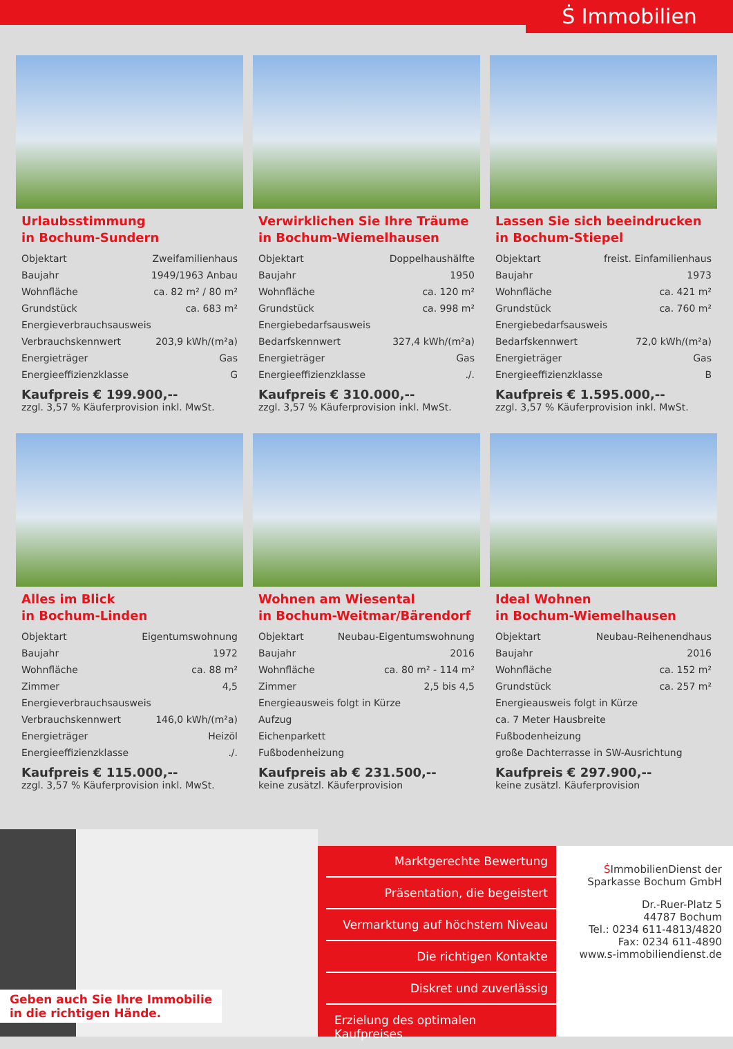Ṡ Immobilien
Urlaubsstimmung
in Bochum-Sundern
| Objektart | Zweifamilienhaus |
| Baujahr | 1949/1963 Anbau |
| Wohnfläche | ca. 82 m² / 80 m² |
| Grundstück | ca. 683 m² |
| Energieverbrauchsausweis | |
| Verbrauchskennwert | 203,9 kWh/(m²a) |
| Energieträger | Gas |
| Energieeffizienzklasse | G |
Kaufpreis € 199.900,--
zzgl. 3,57 % Käuferprovision inkl. MwSt.
Verwirklichen Sie Ihre Träume
in Bochum-Wiemelhausen
| Objektart | Doppelhaushälfte |
| Baujahr | 1950 |
| Wohnfläche | ca. 120 m² |
| Grundstück | ca. 998 m² |
| Energiebedarfsausweis | |
| Bedarfskennwert | 327,4 kWh/(m²a) |
| Energieträger | Gas |
| Energieeffizienzklasse | ./. |
Kaufpreis € 310.000,--
zzgl. 3,57 % Käuferprovision inkl. MwSt.
Lassen Sie sich beeindrucken
in Bochum-Stiepel
| Objektart | freist. Einfamilienhaus |
| Baujahr | 1973 |
| Wohnfläche | ca. 421 m² |
| Grundstück | ca. 760 m² |
| Energiebedarfsausweis | |
| Bedarfskennwert | 72,0 kWh/(m²a) |
| Energieträger | Gas |
| Energieeffizienzklasse | B |
Kaufpreis € 1.595.000,--
zzgl. 3,57 % Käuferprovision inkl. MwSt.
Alles im Blick
in Bochum-Linden
| Objektart | Eigentumswohnung |
| Baujahr | 1972 |
| Wohnfläche | ca. 88 m² |
| Zimmer | 4,5 |
| Energieverbrauchsausweis | |
| Verbrauchskennwert | 146,0 kWh/(m²a) |
| Energieträger | Heizöl |
| Energieeffizienzklasse | ./. |
Kaufpreis € 115.000,--
zzgl. 3,57 % Käuferprovision inkl. MwSt.
Wohnen am Wiesental
in Bochum-Weitmar/Bärendorf
| Objektart | Neubau-Eigentumswohnung |
| Baujahr | 2016 |
| Wohnfläche | ca. 80 m² - 114 m² |
| Zimmer | 2,5 bis 4,5 |
| Energieausweis folgt in Kürze | |
| Aufzug | |
| Eichenparkett | |
| Fußbodenheizung | |
Kaufpreis ab € 231.500,--
keine zusätzl. Käuferprovision
Ideal Wohnen
in Bochum-Wiemelhausen
| Objektart | Neubau-Reihenendhaus |
| Baujahr | 2016 |
| Wohnfläche | ca. 152 m² |
| Grundstück | ca. 257 m² |
| Energieausweis folgt in Kürze | |
| ca. 7 Meter Hausbreite | |
| Fußbodenheizung | |
| große Dachterrasse in SW-Ausrichtung | |
Kaufpreis € 297.900,--
keine zusätzl. Käuferprovision
Geben auch Sie Ihre Immobilie
in die richtigen Hände.
Marktgerechte Bewertung
Präsentation, die begeistert
Vermarktung auf höchstem Niveau
Die richtigen Kontakte
Diskret und zuverlässig
Erzielung des optimalen Kaufpreises
ṠImmobilienDienst der
Sparkasse Bochum GmbH
Dr.-Ruer-Platz 5
44787 Bochum
Tel.: 0234 611-4813/4820
Fax: 0234 611-4890
www.s-immobiliendienst.de